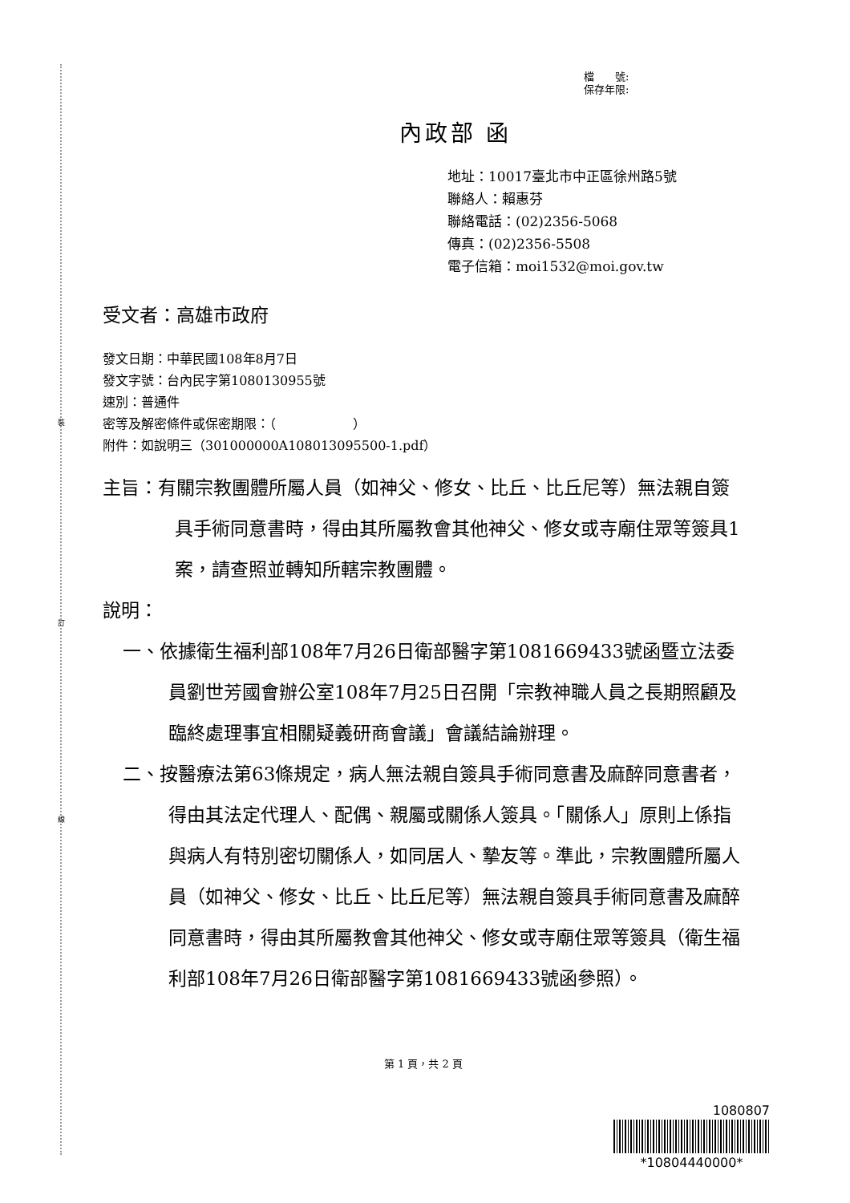裝
訂
線
檔　　號:
保存年限:
內政部 函
地址：10017臺北市中正區徐州路5號
聯絡人：賴惠芬
聯絡電話：(02)2356-5068
傳真：(02)2356-5508
電子信箱：moi1532@moi.gov.tw
受文者：高雄市政府
發文日期：中華民國108年8月7日
發文字號：台內民字第1080130955號
速別：普通件
密等及解密條件或保密期限：（　　　　　　）
附件：如說明三（301000000A108013095500-1.pdf）
主旨：有關宗教團體所屬人員（如神父、修女、比丘、比丘尼等）無法親自簽具手術同意書時，得由其所屬教會其他神父、修女或寺廟住眾等簽具1案，請查照並轉知所轄宗教團體。
說明：
一、依據衛生福利部108年7月26日衛部醫字第1081669433號函暨立法委員劉世芳國會辦公室108年7月25日召開「宗教神職人員之長期照顧及臨終處理事宜相關疑義研商會議」會議結論辦理。
二、按醫療法第63條規定，病人無法親自簽具手術同意書及麻醉同意書者，得由其法定代理人、配偶、親屬或關係人簽具。「關係人」原則上係指與病人有特別密切關係人，如同居人、摯友等。準此，宗教團體所屬人員（如神父、修女、比丘、比丘尼等）無法親自簽具手術同意書及麻醉同意書時，得由其所屬教會其他神父、修女或寺廟住眾等簽具（衛生福利部108年7月26日衛部醫字第1081669433號函參照）。
第 1 頁，共 2 頁
1080807
*10804440000*